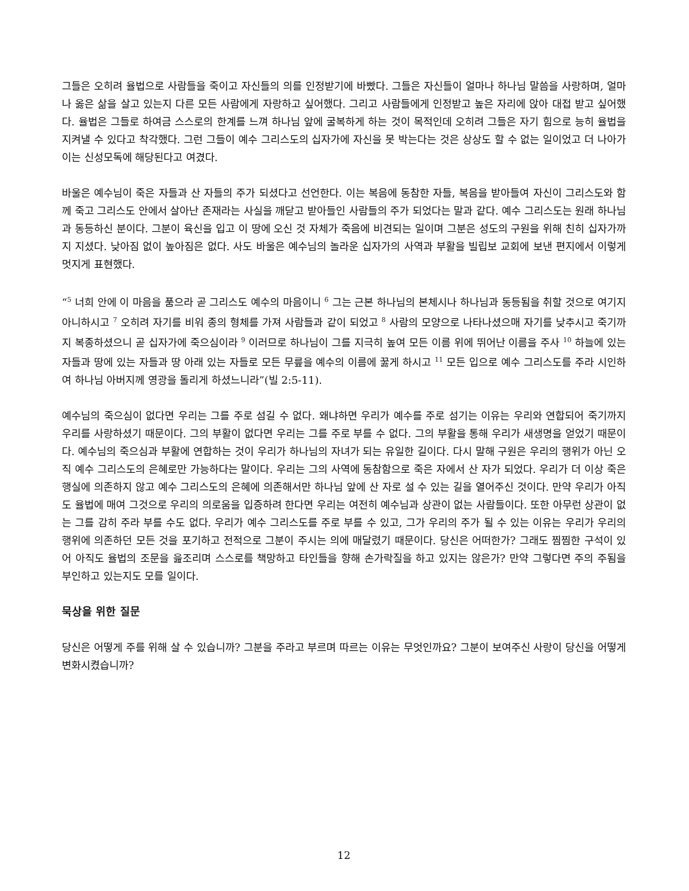그들은 오히려 율법으로 사람들을 죽이고 자신들의 의를 인정받기에 바빴다. 그들은 자신들이 얼마나 하나님 말씀을 사랑하며, 얼마나 옳은 삶을 살고 있는지 다른 모든 사람에게 자랑하고 싶어했다. 그리고 사람들에게 인정받고 높은 자리에 앉아 대접 받고 싶어했다. 율법은 그들로 하여금 스스로의 한계를 느껴 하나님 앞에 굴복하게 하는 것이 목적인데 오히려 그들은 자기 힘으로 능히 율법을 지켜낼 수 있다고 착각했다. 그런 그들이 예수 그리스도의 십자가에 자신을 못 박는다는 것은 상상도 할 수 없는 일이었고 더 나아가 이는 신성모독에 해당된다고 여겼다.
바울은 예수님이 죽은 자들과 산 자들의 주가 되셨다고 선언한다. 이는 복음에 동참한 자들, 복음을 받아들여 자신이 그리스도와 함께 죽고 그리스도 안에서 살아난 존재라는 사실을 깨닫고 받아들인 사람들의 주가 되었다는 말과 같다. 예수 그리스도는 원래 하나님과 동등하신 분이다. 그분이 육신을 입고 이 땅에 오신 것 자체가 죽음에 비견되는 일이며 그분은 성도의 구원을 위해 친히 십자가까지 지셨다. 낮아짐 없이 높아짐은 없다. 사도 바울은 예수님의 놀라운 십자가의 사역과 부활을 빌립보 교회에 보낸 편지에서 이렇게 멋지게 표현했다.
“<sup>5</sup> 너희 안에 이 마음을 품으라 곧 그리스도 예수의 마음이니 <sup>6</sup> 그는 근본 하나님의 본체시나 하나님과 동등됨을 취할 것으로 여기지 아니하시고 <sup>7</sup> 오히려 자기를 비워 종의 형체를 가져 사람들과 같이 되었고 <sup>8</sup> 사람의 모양으로 나타나셨으매 자기를 낮추시고 죽기까지 복종하셨으니 곧 십자가에 죽으심이라 <sup>9</sup> 이러므로 하나님이 그를 지극히 높여 모든 이름 위에 뛰어난 이름을 주사 <sup>10</sup> 하늘에 있는 자들과 땅에 있는 자들과 땅 아래 있는 자들로 모든 무릎을 예수의 이름에 꿇게 하시고 <sup>11</sup> 모든 입으로 예수 그리스도를 주라 시인하여 하나님 아버지께 영광을 돌리게 하셨느니라”(빌 2:5-11).
예수님의 죽으심이 없다면 우리는 그를 주로 섬길 수 없다. 왜냐하면 우리가 예수를 주로 섬기는 이유는 우리와 연합되어 죽기까지 우리를 사랑하셨기 때문이다. 그의 부활이 없다면 우리는 그를 주로 부를 수 없다. 그의 부활을 통해 우리가 새생명을 얻었기 때문이다. 예수님의 죽으심과 부활에 연합하는 것이 우리가 하나님의 자녀가 되는 유일한 길이다. 다시 말해 구원은 우리의 행위가 아닌 오직 예수 그리스도의 은혜로만 가능하다는 말이다. 우리는 그의 사역에 동참함으로 죽은 자에서 산 자가 되었다. 우리가 더 이상 죽은 행실에 의존하지 않고 예수 그리스도의 은혜에 의존해서만 하나님 앞에 산 자로 설 수 있는 길을 열어주신 것이다. 만약 우리가 아직도 율법에 매여 그것으로 우리의 의로움을 입증하려 한다면 우리는 여전히 예수님과 상관이 없는 사람들이다. 또한 아무런 상관이 없는 그를 감히 주라 부를 수도 없다. 우리가 예수 그리스도를 주로 부를 수 있고, 그가 우리의 주가 될 수 있는 이유는 우리가 우리의 행위에 의존하던 모든 것을 포기하고 전적으로 그분이 주시는 의에 매달렸기 때문이다. 당신은 어떠한가? 그래도 찜찜한 구석이 있어 아직도 율법의 조문을 읊조리며 스스로를 책망하고 타인들을 향해 손가락질을 하고 있지는 않은가? 만약 그렇다면 주의 주됨을 부인하고 있는지도 모를 일이다.
묵상을 위한 질문
당신은 어떻게 주를 위해 살 수 있습니까? 그분을 주라고 부르며 따르는 이유는 무엇인까요? 그분이 보여주신 사랑이 당신을 어떻게 변화시켰습니까?
12